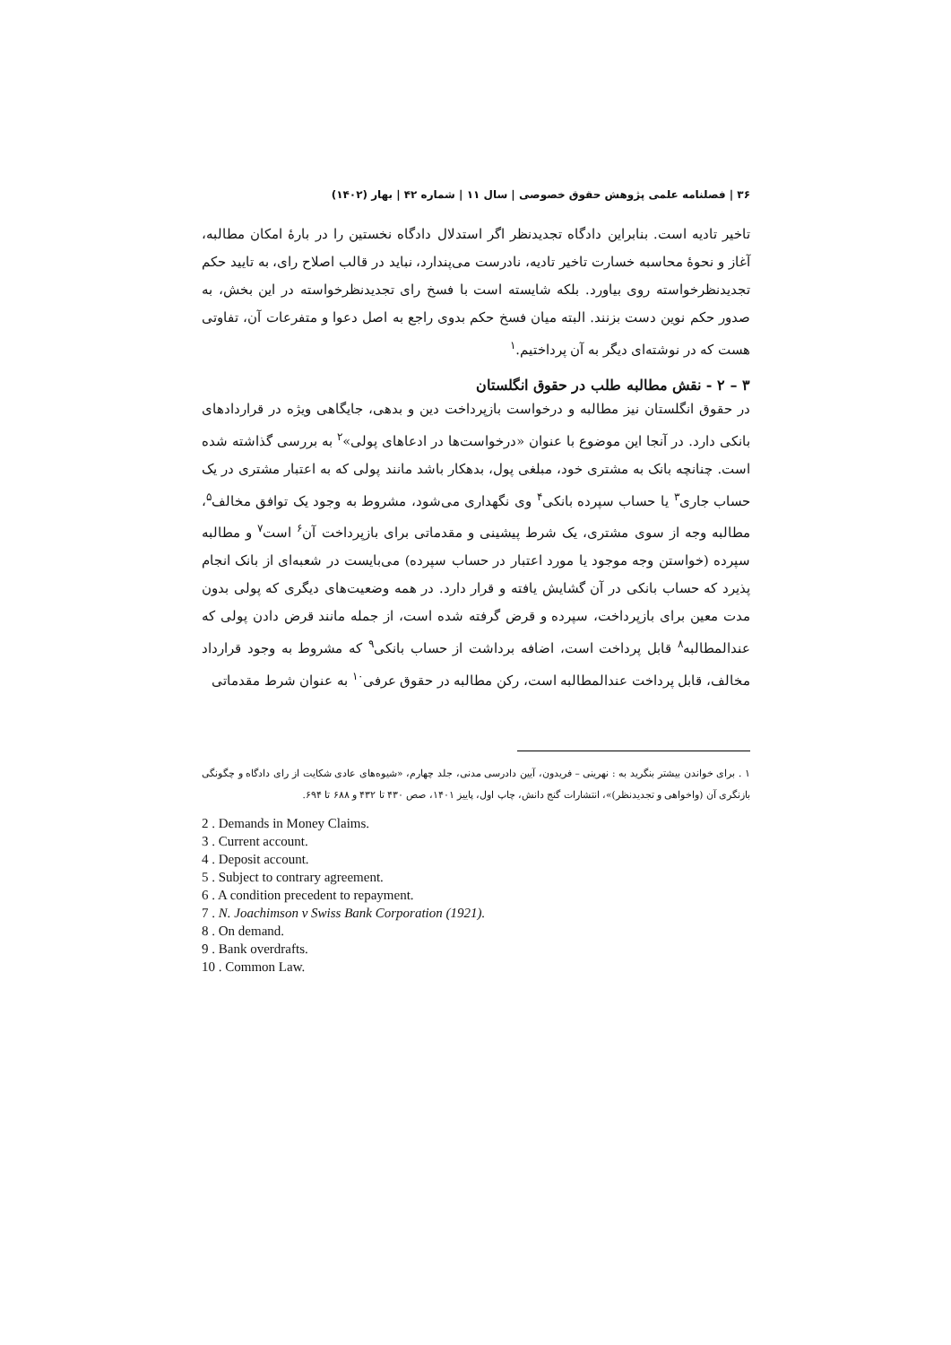۳۶ | فصلنامه علمی پژوهش حقوق خصوصی | سال ۱۱ | شماره ۴۲ | بهار (۱۴۰۲)
تاخیر تادیه است. بنابراین دادگاه تجدیدنظر اگر استدلال دادگاه نخستین را در بارهٔ امکان مطالبه، آغاز و نحوهٔ محاسبه خسارت تاخیر تادیه، نادرست می‌پندارد، نباید در قالب اصلاح رای، به تایید حکم تجدیدنظرخواسته روی بیاورد. بلکه شایسته است با فسخ رای تجدیدنظرخواسته در این بخش، به صدور حکم نوین دست بزنند. البته میان فسخ حکم بدوی راجع به اصل دعوا و متفرعات آن، تفاوتی هست که در نوشته‌ای دیگر به آن پرداختیم.<sup>۱</sup>
۳ – ۲ - نقش مطالبه طلب در حقوق انگلستان
در حقوق انگلستان نیز مطالبه و درخواست بازپرداخت دین و بدهی، جایگاهی ویژه در قراردادهای بانکی دارد. در آنجا این موضوع با عنوان «درخواست‌ها در ادعاهای پولی»<sup>۲</sup> به بررسی گذاشته شده است. چنانچه بانک به مشتری خود، مبلغی پول، بدهکار باشد مانند پولی که به اعتبار مشتری در یک حساب جاری<sup>۳</sup> یا حساب سپرده بانکی<sup>۴</sup> وی نگهداری می‌شود، مشروط به وجود یک توافق مخالف<sup>۵</sup>، مطالبه وجه از سوی مشتری، یک شرط پیشینی و مقدماتی برای بازپرداخت آن<sup>۶</sup> است<sup>۷</sup> و مطالبه سپرده (خواستن وجه موجود یا مورد اعتبار در حساب سپرده) می‌بایست در شعبه‌ای از بانک انجام پذیرد که حساب بانکی در آن گشایش یافته و قرار دارد. در همه وضعیت‌های دیگری که پولی بدون مدت معین برای بازپرداخت، سپرده و قرض گرفته شده است، از جمله مانند قرض دادن پولی که عندالمطالبه<sup>۸</sup> قابل پرداخت است، اضافه برداشت از حساب بانکی<sup>۹</sup> که مشروط به وجود قرارداد مخالف، قابل پرداخت عندالمطالبه است، رکن مطالبه در حقوق عرفی<sup>۱۰</sup> به عنوان شرط مقدماتی
۱ . برای خواندن بیشتر بنگرید به : نهرینی – فریدون، آیین دادرسی مدنی، جلد چهارم، «شیوه‌های عادی شکایت از رای دادگاه و چگونگی بازنگری آن (واخواهی و تجدیدنظر)»، انتشارات گنج دانش، چاپ اول، پاییز ۱۴۰۱، صص ۴۳۰ تا ۴۳۲ و ۶۸۸ تا ۶۹۴.
2 . Demands in Money Claims.
3 . Current account.
4 . Deposit account.
5 . Subject to contrary agreement.
6 . A condition precedent to repayment.
7 . N. Joachimson v Swiss Bank Corporation (1921).
8 . On demand.
9 . Bank overdrafts.
10 . Common Law.